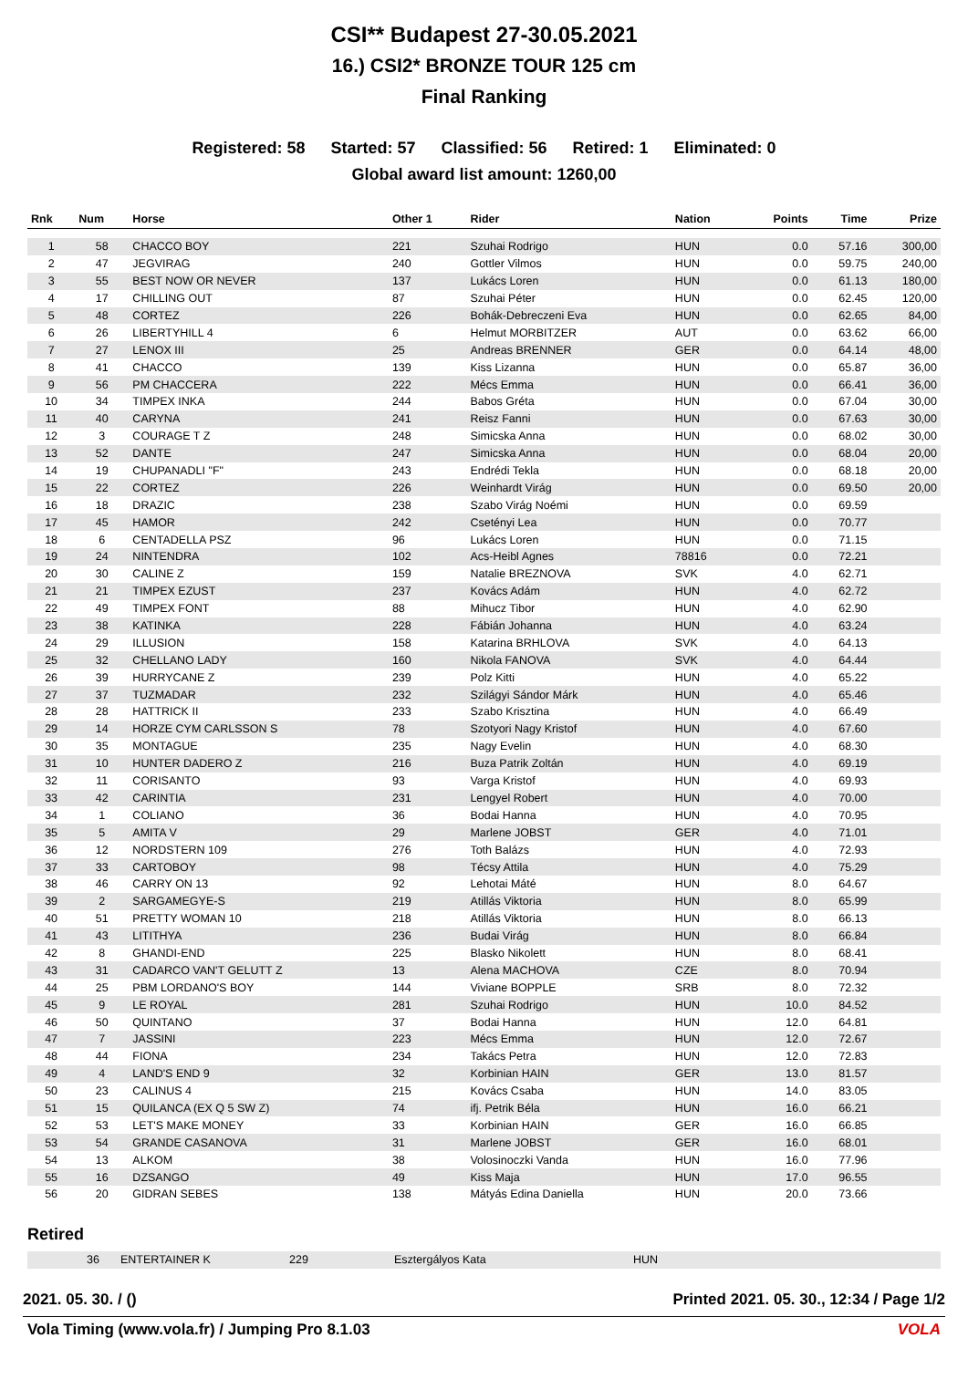CSI** Budapest 27-30.05.2021
16.) CSI2* BRONZE TOUR 125 cm
Final Ranking
Registered: 58 Started: 57 Classified: 56 Retired: 1 Eliminated: 0
Global award list amount: 1260,00
| Rnk | Num | Horse | Other 1 | Rider | Nation | Points | Time | Prize |
| --- | --- | --- | --- | --- | --- | --- | --- | --- |
| 1 | 58 | CHACCO BOY | 221 | Szuhai Rodrigo | HUN | 0.0 | 57.16 | 300,00 |
| 2 | 47 | JEGVIRAG | 240 | Gottler Vilmos | HUN | 0.0 | 59.75 | 240,00 |
| 3 | 55 | BEST NOW OR NEVER | 137 | Lukács Loren | HUN | 0.0 | 61.13 | 180,00 |
| 4 | 17 | CHILLING OUT | 87 | Szuhai Péter | HUN | 0.0 | 62.45 | 120,00 |
| 5 | 48 | CORTEZ | 226 | Bohák-Debreczeni Eva | HUN | 0.0 | 62.65 | 84,00 |
| 6 | 26 | LIBERTYHILL 4 | 6 | Helmut MORBITZER | AUT | 0.0 | 63.62 | 66,00 |
| 7 | 27 | LENOX III | 25 | Andreas BRENNER | GER | 0.0 | 64.14 | 48,00 |
| 8 | 41 | CHACCO | 139 | Kiss Lizanna | HUN | 0.0 | 65.87 | 36,00 |
| 9 | 56 | PM CHACCERA | 222 | Mécs Emma | HUN | 0.0 | 66.41 | 36,00 |
| 10 | 34 | TIMPEX INKA | 244 | Babos Gréta | HUN | 0.0 | 67.04 | 30,00 |
| 11 | 40 | CARYNA | 241 | Reisz Fanni | HUN | 0.0 | 67.63 | 30,00 |
| 12 | 3 | COURAGE T Z | 248 | Simicska Anna | HUN | 0.0 | 68.02 | 30,00 |
| 13 | 52 | DANTE | 247 | Simicska Anna | HUN | 0.0 | 68.04 | 20,00 |
| 14 | 19 | CHUPANADLI "F" | 243 | Endrédi Tekla | HUN | 0.0 | 68.18 | 20,00 |
| 15 | 22 | CORTEZ | 226 | Weinhardt Virág | HUN | 0.0 | 69.50 | 20,00 |
| 16 | 18 | DRAZIC | 238 | Szabo Virág Noémi | HUN | 0.0 | 69.59 | |
| 17 | 45 | HAMOR | 242 | Csetényi Lea | HUN | 0.0 | 70.77 | |
| 18 | 6 | CENTADELLA PSZ | 96 | Lukács Loren | HUN | 0.0 | 71.15 | |
| 19 | 24 | NINTENDRA | 102 | Acs-Heibl Agnes | 78816 | 0.0 | 72.21 | |
| 20 | 30 | CALINE Z | 159 | Natalie BREZNOVA | SVK | 4.0 | 62.71 | |
| 21 | 21 | TIMPEX EZUST | 237 | Kovács Adám | HUN | 4.0 | 62.72 | |
| 22 | 49 | TIMPEX FONT | 88 | Mihucz Tibor | HUN | 4.0 | 62.90 | |
| 23 | 38 | KATINKA | 228 | Fábián Johanna | HUN | 4.0 | 63.24 | |
| 24 | 29 | ILLUSION | 158 | Katarina BRHLOVA | SVK | 4.0 | 64.13 | |
| 25 | 32 | CHELLANO LADY | 160 | Nikola FANOVA | SVK | 4.0 | 64.44 | |
| 26 | 39 | HURRYCANE Z | 239 | Polz Kitti | HUN | 4.0 | 65.22 | |
| 27 | 37 | TUZMADAR | 232 | Szilágyi Sándor Márk | HUN | 4.0 | 65.46 | |
| 28 | 28 | HATTRICK II | 233 | Szabo Krisztina | HUN | 4.0 | 66.49 | |
| 29 | 14 | HORZE CYM CARLSSON S | 78 | Szotyori Nagy Kristof | HUN | 4.0 | 67.60 | |
| 30 | 35 | MONTAGUE | 235 | Nagy Evelin | HUN | 4.0 | 68.30 | |
| 31 | 10 | HUNTER DADERO Z | 216 | Buza Patrik Zoltán | HUN | 4.0 | 69.19 | |
| 32 | 11 | CORISANTO | 93 | Varga Kristof | HUN | 4.0 | 69.93 | |
| 33 | 42 | CARINTIA | 231 | Lengyel Robert | HUN | 4.0 | 70.00 | |
| 34 | 1 | COLIANO | 36 | Bodai Hanna | HUN | 4.0 | 70.95 | |
| 35 | 5 | AMITA V | 29 | Marlene JOBST | GER | 4.0 | 71.01 | |
| 36 | 12 | NORDSTERN 109 | 276 | Toth Balázs | HUN | 4.0 | 72.93 | |
| 37 | 33 | CARTOBOY | 98 | Técsy Attila | HUN | 4.0 | 75.29 | |
| 38 | 46 | CARRY ON 13 | 92 | Lehotai Máté | HUN | 8.0 | 64.67 | |
| 39 | 2 | SARGAMEGYE-S | 219 | Atillás Viktoria | HUN | 8.0 | 65.99 | |
| 40 | 51 | PRETTY WOMAN 10 | 218 | Atillás Viktoria | HUN | 8.0 | 66.13 | |
| 41 | 43 | LITITHYA | 236 | Budai Virág | HUN | 8.0 | 66.84 | |
| 42 | 8 | GHANDI-END | 225 | Blasko Nikolett | HUN | 8.0 | 68.41 | |
| 43 | 31 | CADARCO VAN'T GELUTT Z | 13 | Alena MACHOVA | CZE | 8.0 | 70.94 | |
| 44 | 25 | PBM LORDANO'S BOY | 144 | Viviane BOPPLE | SRB | 8.0 | 72.32 | |
| 45 | 9 | LE ROYAL | 281 | Szuhai Rodrigo | HUN | 10.0 | 84.52 | |
| 46 | 50 | QUINTANO | 37 | Bodai Hanna | HUN | 12.0 | 64.81 | |
| 47 | 7 | JASSINI | 223 | Mécs Emma | HUN | 12.0 | 72.67 | |
| 48 | 44 | FIONA | 234 | Takács Petra | HUN | 12.0 | 72.83 | |
| 49 | 4 | LAND'S END 9 | 32 | Korbinian HAIN | GER | 13.0 | 81.57 | |
| 50 | 23 | CALINUS 4 | 215 | Kovács Csaba | HUN | 14.0 | 83.05 | |
| 51 | 15 | QUILANCA (EX Q 5 SW Z) | 74 | ifj. Petrik Béla | HUN | 16.0 | 66.21 | |
| 52 | 53 | LET'S MAKE MONEY | 33 | Korbinian HAIN | GER | 16.0 | 66.85 | |
| 53 | 54 | GRANDE CASANOVA | 31 | Marlene JOBST | GER | 16.0 | 68.01 | |
| 54 | 13 | ALKOM | 38 | Volosinoczki Vanda | HUN | 16.0 | 77.96 | |
| 55 | 16 | DZSANGO | 49 | Kiss Maja | HUN | 17.0 | 96.55 | |
| 56 | 20 | GIDRAN SEBES | 138 | Mátyás Edina Daniella | HUN | 20.0 | 73.66 | |
Retired
| | 36 | ENTERTAINER K | 229 | Esztergályos Kata | HUN | | | |
2021. 05. 30. / () Printed 2021. 05. 30., 12:34 / Page 1/2
Vola Timing (www.vola.fr) / Jumping Pro 8.1.03 VOLA